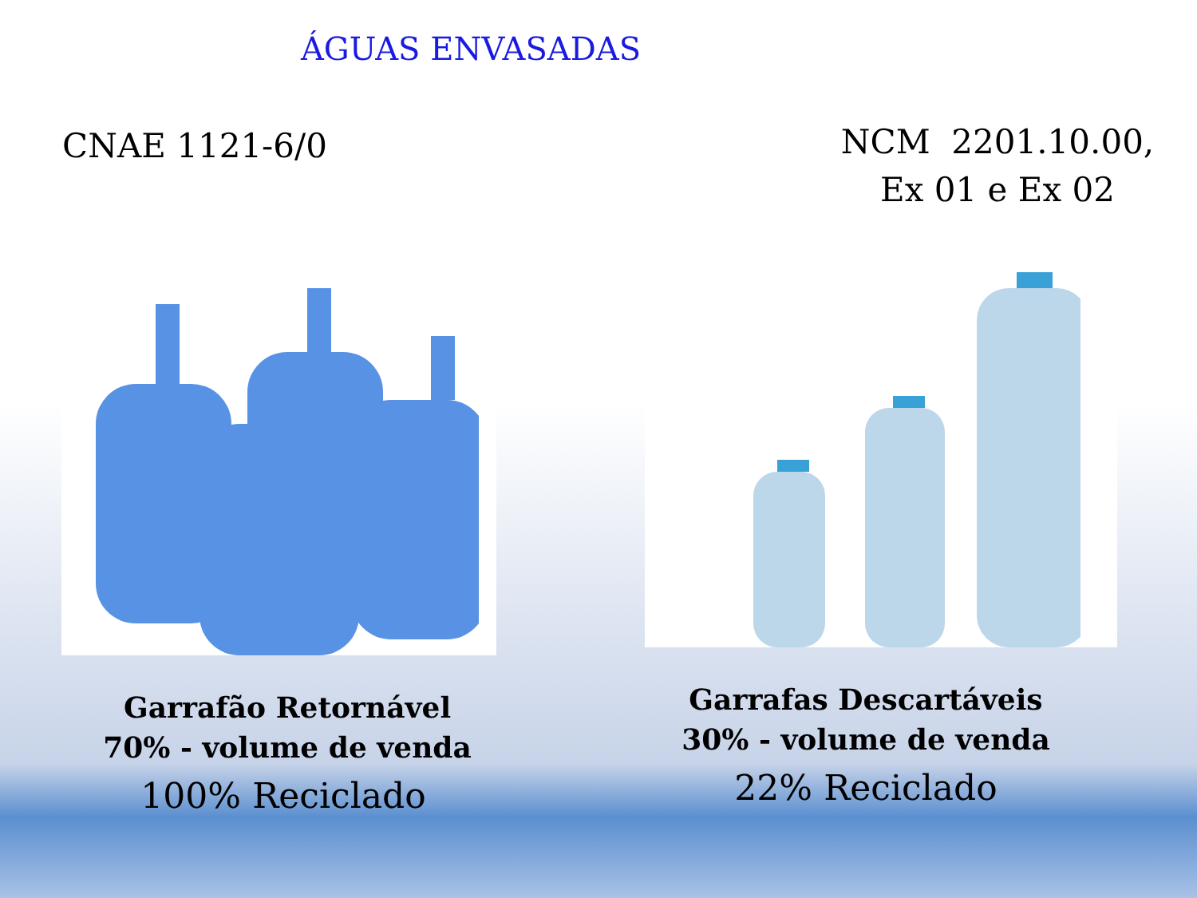ÁGUAS ENVASADAS
CNAE 1121-6/0
Garrafão Retornável
70% - volume de venda
100% Reciclado
NCM 2201.10.00,
Ex 01 e Ex 02
Garrafas Descartáveis
30% - volume de venda
22% Reciclado